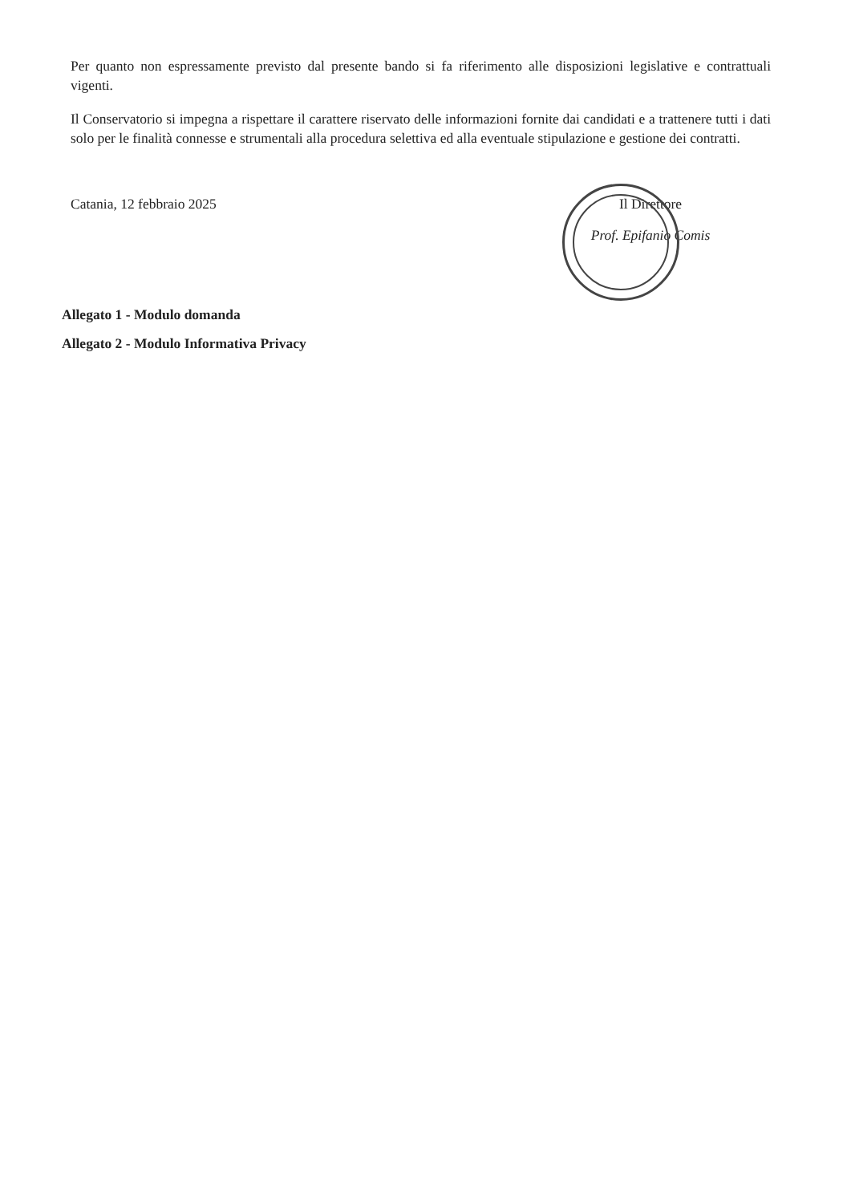Per quanto non espressamente previsto dal presente bando si fa riferimento alle disposizioni legislative e contrattuali vigenti.
Il Conservatorio si impegna a rispettare il carattere riservato delle informazioni fornite dai candidati e a trattenere tutti i dati solo per le finalità connesse e strumentali alla procedura selettiva ed alla eventuale stipulazione e gestione dei contratti.
Catania, 12 febbraio 2025 Il Direttore
Prof. Epifanio Comis
Allegato 1 - Modulo domanda
Allegato 2 - Modulo Informativa Privacy